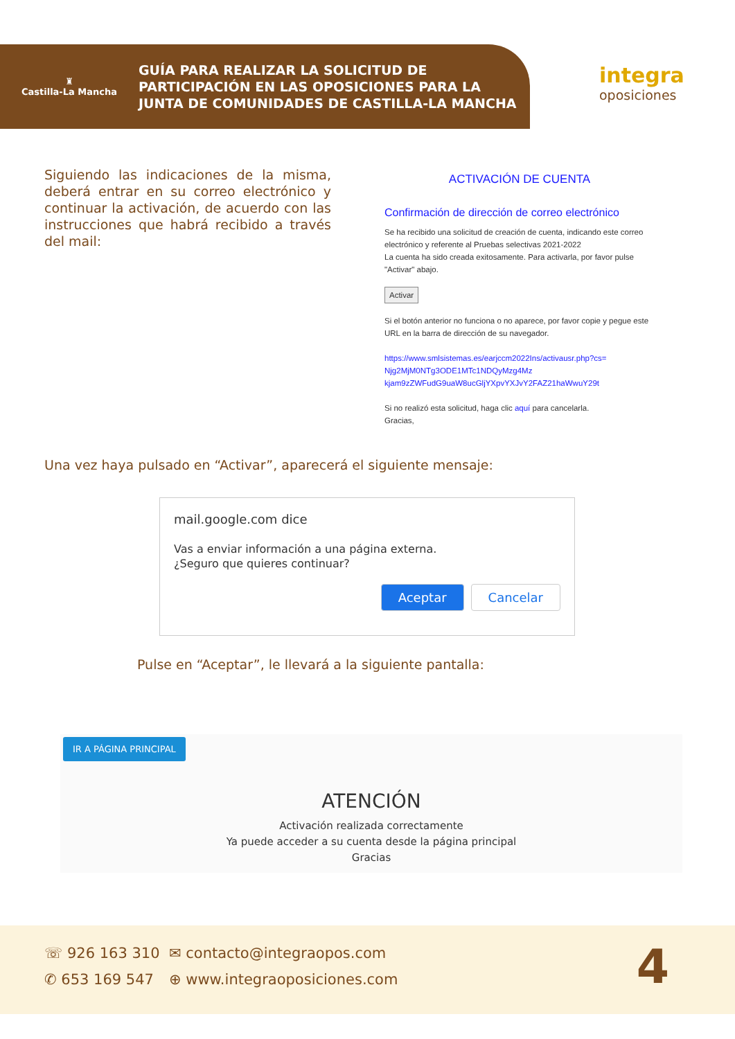♜
Castilla-La Mancha
GUÍA PARA REALIZAR LA SOLICITUD DE
PARTICIPACIÓN EN LAS OPOSICIONES PARA LA
JUNTA DE COMUNIDADES DE CASTILLA-LA MANCHA
integra
oposiciones
Siguiendo las indicaciones de la misma, deberá entrar en su correo electrónico y continuar la activación, de acuerdo con las instrucciones que habrá recibido a través del mail:
ACTIVACIÓN DE CUENTA
Confirmación de dirección de correo electrónico
Se ha recibido una solicitud de creación de cuenta, indicando este correo electrónico y referente al Pruebas selectivas 2021-2022
La cuenta ha sido creada exitosamente. Para activarla, por favor pulse "Activar" abajo.
Activar
Si el botón anterior no funciona o no aparece, por favor copie y pegue este URL en la barra de dirección de su navegador.
https://www.smlsistemas.es/earjccm2022Ins/activausr.php?cs= Njg2MjM0NTg3ODE1MTc1NDQyMzg4Mz kjam9zZWFudG9uaW8ucGljYXpvYXJvY2FAZ21haWwuY29t
Si no realizó esta solicitud, haga clic aquí para cancelarla.
Gracias,
Una vez haya pulsado en “Activar”, aparecerá el siguiente mensaje:
mail.google.com dice
Vas a enviar información a una página externa.
¿Seguro que quieres continuar?
Aceptar Cancelar
Pulse en “Aceptar”, le llevará a la siguiente pantalla:
IR A PÁGINA PRINCIPAL
ATENCIÓN
Activación realizada correctamente
Ya puede acceder a su cuenta desde la página principal
Gracias
☏ 926 163 310
✆ 653 169 547
✉ contacto@integraopos.com
⊕ www.integraoposiciones.com 4